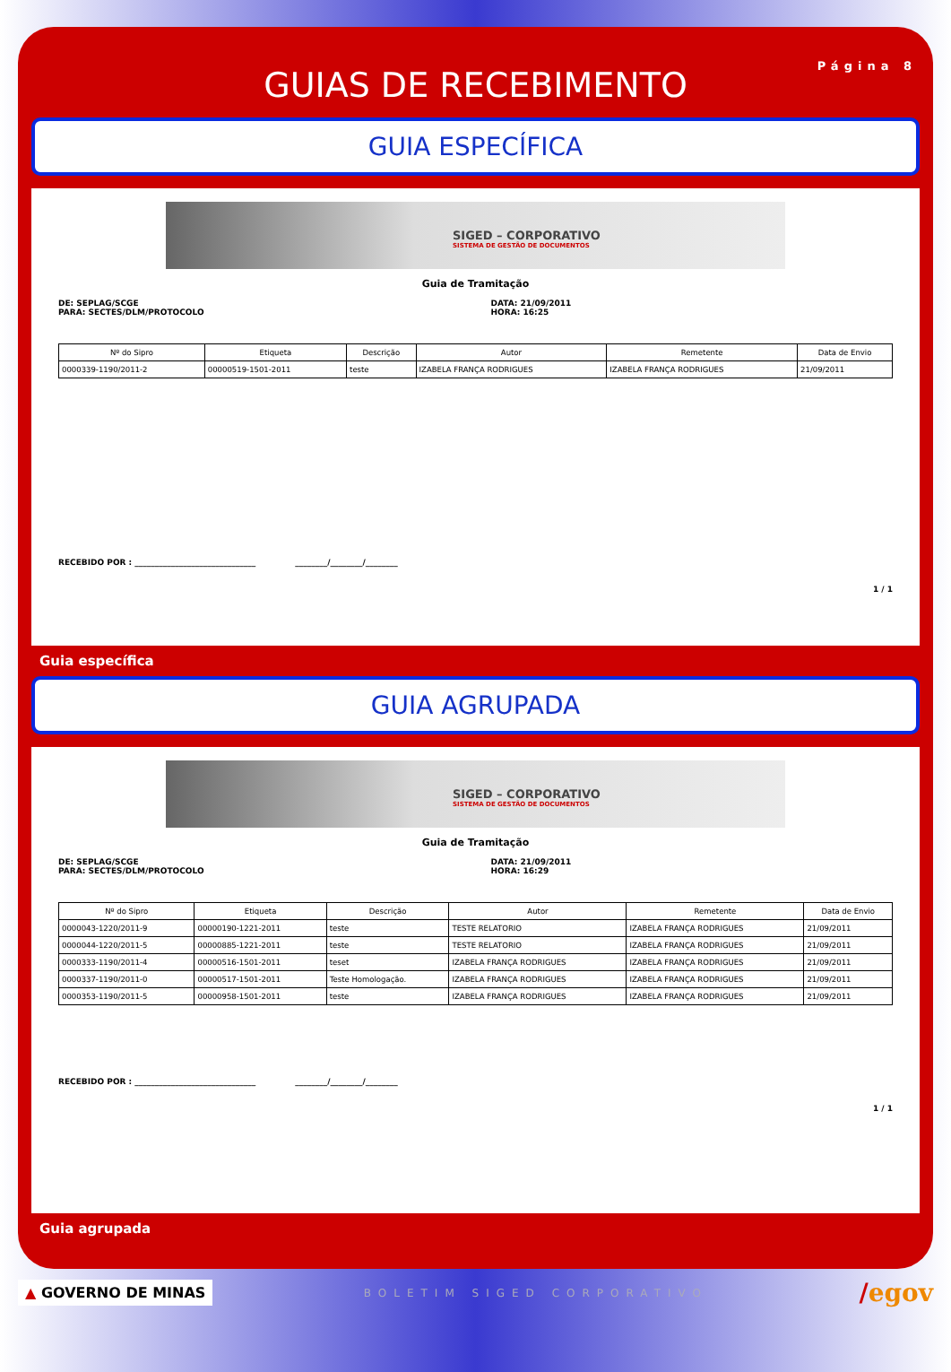Página 8
GUIAS DE RECEBIMENTO
GUIA ESPECÍFICA
SIGED – CORPORATIVO
SISTEMA DE GESTÃO DE DOCUMENTOS
Guia de Tramitação
DE: SEPLAG/SCGE
PARA: SECTES/DLM/PROTOCOLO
DATA: 21/09/2011
HORA: 16:25
| Nº do Sipro | Etiqueta | Descrição | Autor | Remetente | Data de Envio |
| --- | --- | --- | --- | --- | --- |
| 0000339-1190/2011-2 | 00000519-1501-2011 | teste | IZABELA FRANÇA RODRIGUES | IZABELA FRANÇA RODRIGUES | 21/09/2011 |
RECEBIDO POR : ______________________________ ________/________/________
1 / 1
Guia específica
GUIA AGRUPADA
SIGED – CORPORATIVO
SISTEMA DE GESTÃO DE DOCUMENTOS
Guia de Tramitação
DE: SEPLAG/SCGE
PARA: SECTES/DLM/PROTOCOLO
DATA: 21/09/2011
HORA: 16:29
| Nº do Sipro | Etiqueta | Descrição | Autor | Remetente | Data de Envio |
| --- | --- | --- | --- | --- | --- |
| 0000043-1220/2011-9 | 00000190-1221-2011 | teste | TESTE RELATORIO | IZABELA FRANÇA RODRIGUES | 21/09/2011 |
| 0000044-1220/2011-5 | 00000885-1221-2011 | teste | TESTE RELATORIO | IZABELA FRANÇA RODRIGUES | 21/09/2011 |
| 0000333-1190/2011-4 | 00000516-1501-2011 | teset | IZABELA FRANÇA RODRIGUES | IZABELA FRANÇA RODRIGUES | 21/09/2011 |
| 0000337-1190/2011-0 | 00000517-1501-2011 | Teste Homologação. | IZABELA FRANÇA RODRIGUES | IZABELA FRANÇA RODRIGUES | 21/09/2011 |
| 0000353-1190/2011-5 | 00000958-1501-2011 | teste | IZABELA FRANÇA RODRIGUES | IZABELA FRANÇA RODRIGUES | 21/09/2011 |
RECEBIDO POR : ______________________________ ________/________/________
1 / 1
Guia agrupada
▲ GOVERNO DE MINAS
BOLETIM SIGED CORPORATIVO
/egov